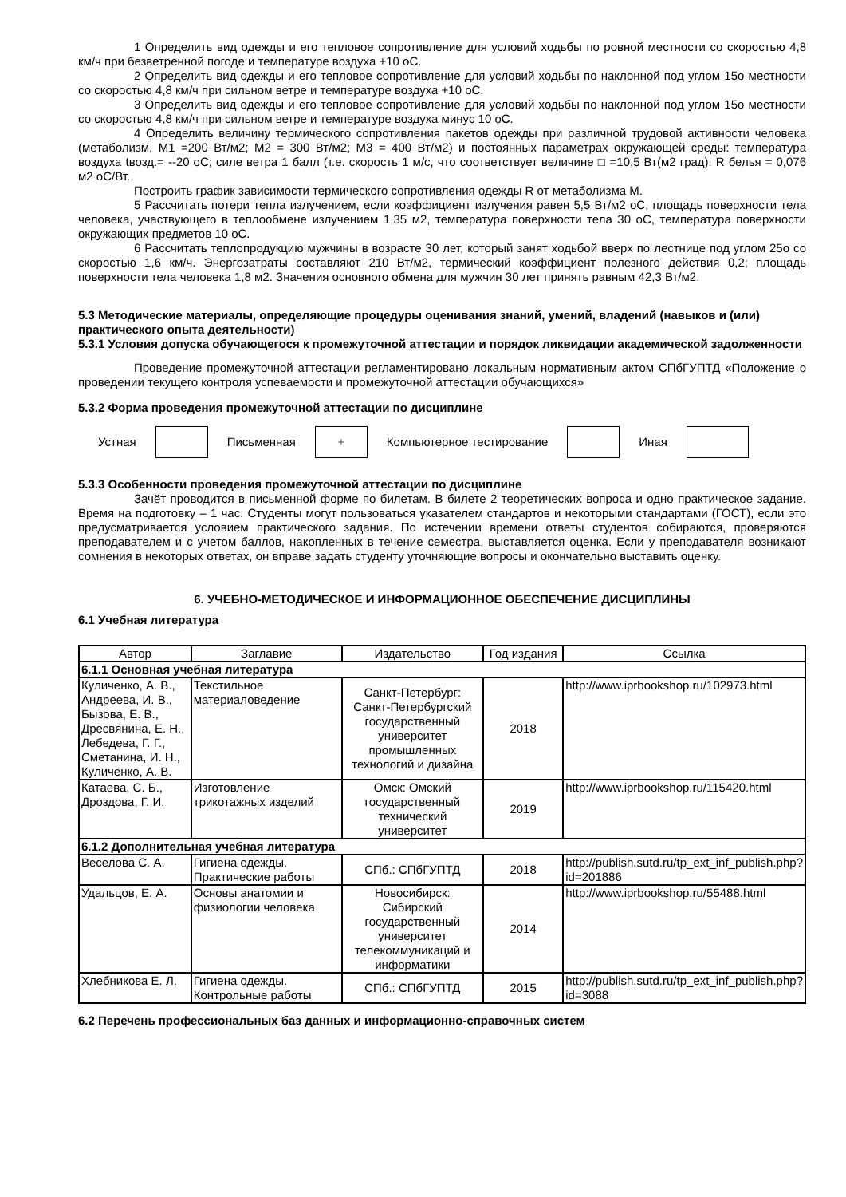1 Определить вид одежды и его тепловое сопротивление для условий ходьбы по ровной местности со скоростью 4,8 км/ч при безветренной погоде и температуре воздуха +10 оС.
2 Определить вид одежды и его тепловое сопротивление для условий ходьбы по наклонной под углом 15о местности со скоростью 4,8 км/ч при сильном ветре и температуре воздуха +10 оС.
3 Определить вид одежды и его тепловое сопротивление для условий ходьбы по наклонной под углом 15о местности со скоростью 4,8 км/ч при сильном ветре и температуре воздуха минус 10 оС.
4 Определить величину термического сопротивления пакетов одежды при различной трудовой активности человека (метаболизм, М1 =200 Вт/м2; М2 = 300 Вт/м2; М3 = 400 Вт/м2) и постоянных параметрах окружающей среды: температура воздуха tвозд.= --20 оС; силе ветра 1 балл (т.е. скорость 1 м/с, что соответствует величине □ =10,5 Вт(м2 град). R белья = 0,076 м2 оС/Вт.
Построить график зависимости термического сопротивления одежды R от метаболизма М.
5 Рассчитать потери тепла излучением, если коэффициент излучения равен 5,5 Вт/м2 оС, площадь поверхности тела человека, участвующего в теплообмене излучением 1,35 м2, температура поверхности тела 30 оС, температура поверхности окружающих предметов 10 оС.
6 Рассчитать теплопродукцию мужчины в возрасте 30 лет, который занят ходьбой вверх по лестнице под углом 25о со скоростью 1,6 км/ч. Энергозатраты составляют 210 Вт/м2, термический коэффициент полезного действия 0,2; площадь поверхности тела человека 1,8 м2. Значения основного обмена для мужчин 30 лет принять равным 42,3 Вт/м2.
5.3 Методические материалы, определяющие процедуры оценивания знаний, умений, владений (навыков и (или) практического опыта деятельности)
5.3.1 Условия допуска обучающегося к промежуточной аттестации и порядок ликвидации академической задолженности
Проведение промежуточной аттестации регламентировано локальным нормативным актом СПбГУПТД «Положение о проведении текущего контроля успеваемости и промежуточной аттестации обучающихся»
5.3.2 Форма проведения промежуточной аттестации по дисциплине
Устная Письменная
+
Компьютерное тестирование Иная
5.3.3 Особенности проведения промежуточной аттестации по дисциплине
Зачёт проводится в письменной форме по билетам. В билете 2 теоретических вопроса и одно практическое задание. Время на подготовку – 1 час. Студенты могут пользоваться указателем стандартов и некоторыми стандартами (ГОСТ), если это предусматривается условием практического задания. По истечении времени ответы студентов собираются, проверяются преподавателем и с учетом баллов, накопленных в течение семестра, выставляется оценка. Если у преподавателя возникают сомнения в некоторых ответах, он вправе задать студенту уточняющие вопросы и окончательно выставить оценку.
6. УЧЕБНО-МЕТОДИЧЕСКОЕ И ИНФОРМАЦИОННОЕ ОБЕСПЕЧЕНИЕ ДИСЦИПЛИНЫ
6.1 Учебная литература
| Автор | Заглавие | Издательство | Год издания | Ссылка |
| --- | --- | --- | --- | --- |
| 6.1.1 Основная учебная литература | | | | |
| Куличенко, А. В., Андреева, И. В., Бызова, Е. В., Дресвянина, Е. Н., Лебедева, Г. Г., Сметанина, И. Н., Куличенко, А. В. | Текстильное материаловедение | Санкт-Петербург: Санкт-Петербургский государственный университет промышленных технологий и дизайна | 2018 | http://www.iprbookshop.ru/102973.html |
| Катаева, С. Б., Дроздова, Г. И. | Изготовление трикотажных изделий | Омск: Омский государственный технический университет | 2019 | http://www.iprbookshop.ru/115420.html |
| 6.1.2 Дополнительная учебная литература | | | | |
| Веселова С. А. | Гигиена одежды. Практические работы | СПб.: СПбГУПТД | 2018 | http://publish.sutd.ru/tp_ext_inf_publish.php?id=201886 |
| Удальцов, Е. А. | Основы анатомии и физиологии человека | Новосибирск: Сибирский государственный университет телекоммуникаций и информатики | 2014 | http://www.iprbookshop.ru/55488.html |
| Хлебникова Е. Л. | Гигиена одежды. Контрольные работы | СПб.: СПбГУПТД | 2015 | http://publish.sutd.ru/tp_ext_inf_publish.php?id=3088 |
6.2 Перечень профессиональных баз данных и информационно-справочных систем